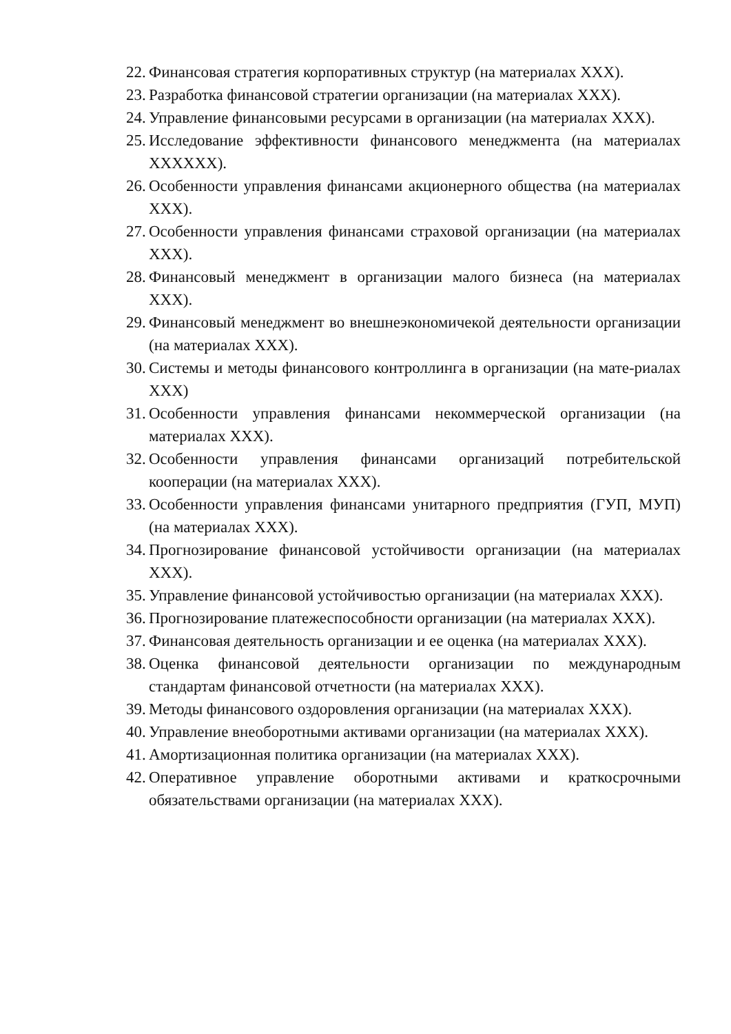22. Финансовая стратегия корпоративных структур (на материалах ХХХ).
23. Разработка финансовой стратегии организации (на материалах ХХХ).
24. Управление финансовыми ресурсами в организации (на материалах ХХХ).
25. Исследование эффективности финансового менеджмента (на материалах ХХХХХХ).
26. Особенности управления финансами акционерного общества (на материалах ХХХ).
27. Особенности управления финансами страховой организации (на материалах ХХХ).
28. Финансовый менеджмент в организации малого бизнеса (на материалах ХХХ).
29. Финансовый менеджмент во внешнеэкономичекой деятельности организации (на материалах ХХХ).
30. Системы и методы финансового контроллинга в организации (на мате-риалах ХХХ)
31. Особенности управления финансами некоммерческой организации (на материалах ХХХ).
32. Особенности управления финансами организаций потребительской кооперации (на материалах ХХХ).
33. Особенности управления финансами унитарного предприятия (ГУП, МУП) (на материалах ХХХ).
34. Прогнозирование финансовой устойчивости организации (на материалах ХХХ).
35. Управление финансовой устойчивостью организации (на материалах ХХХ).
36. Прогнозирование платежеспособности организации (на материалах ХХХ).
37. Финансовая деятельность организации и ее оценка (на материалах ХХХ).
38. Оценка финансовой деятельности организации по международным стандартам финансовой отчетности (на материалах ХХХ).
39. Методы финансового оздоровления организации (на материалах ХХХ).
40. Управление внеоборотными активами организации (на материалах ХХХ).
41. Амортизационная политика организации (на материалах ХХХ).
42. Оперативное управление оборотными активами и краткосрочными обязательствами организации (на материалах ХХХ).